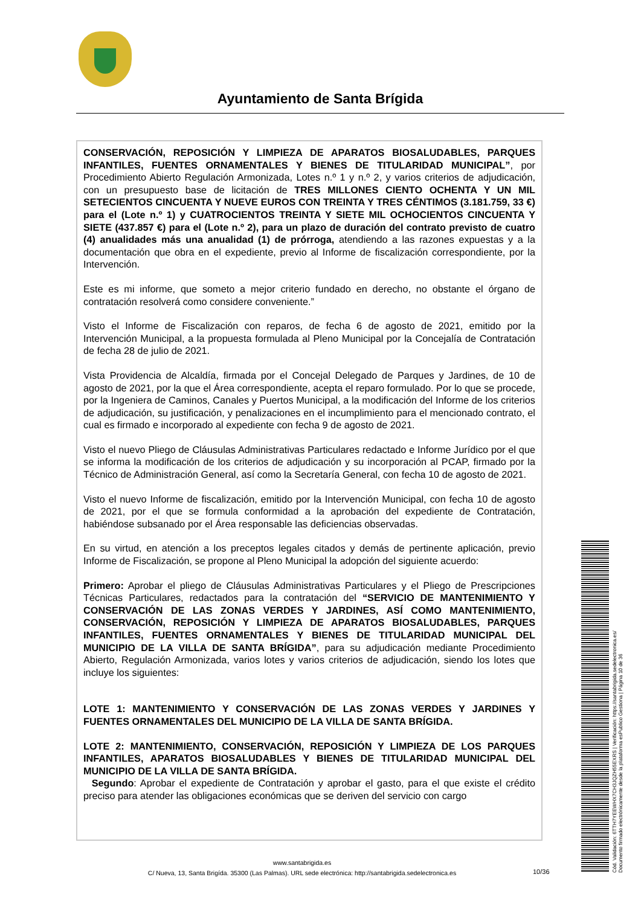Ayuntamiento de Santa Brígida
CONSERVACIÓN, REPOSICIÓN Y LIMPIEZA DE APARATOS BIOSALUDABLES, PARQUES INFANTILES, FUENTES ORNAMENTALES Y BIENES DE TITULARIDAD MUNICIPAL”, por Procedimiento Abierto Regulación Armonizada, Lotes n.º 1 y n.º 2, y varios criterios de adjudicación, con un presupuesto base de licitación de TRES MILLONES CIENTO OCHENTA Y UN MIL SETECIENTOS CINCUENTA Y NUEVE EUROS CON TREINTA Y TRES CÉNTIMOS (3.181.759, 33 €) para el (Lote n.º 1) y CUATROCIENTOS TREINTA Y SIETE MIL OCHOCIENTOS CINCUENTA Y SIETE (437.857 €) para el (Lote n.º 2), para un plazo de duración del contrato previsto de cuatro (4) anualidades más una anualidad (1) de prórroga, atendiendo a las razones expuestas y a la documentación que obra en el expediente, previo al Informe de fiscalización correspondiente, por la Intervención.
Este es mi informe, que someto a mejor criterio fundado en derecho, no obstante el órgano de contratación resolverá como considere conveniente.”
Visto el Informe de Fiscalización con reparos, de fecha 6 de agosto de 2021, emitido por la Intervención Municipal, a la propuesta formulada al Pleno Municipal por la Concejalía de Contratación de fecha 28 de julio de 2021.
Vista Providencia de Alcaldía, firmada por el Concejal Delegado de Parques y Jardines, de 10 de agosto de 2021, por la que el Área correspondiente, acepta el reparo formulado. Por lo que se procede, por la Ingeniera de Caminos, Canales y Puertos Municipal, a la modificación del Informe de los criterios de adjudicación, su justificación, y penalizaciones en el incumplimiento para el mencionado contrato, el cual es firmado e incorporado al expediente con fecha 9 de agosto de 2021.
Visto el nuevo Pliego de Cláusulas Administrativas Particulares redactado e Informe Jurídico por el que se informa la modificación de los criterios de adjudicación y su incorporación al PCAP, firmado por la Técnico de Administración General, así como la Secretaría General, con fecha 10 de agosto de 2021.
Visto el nuevo Informe de fiscalización, emitido por la Intervención Municipal, con fecha 10 de agosto de 2021, por el que se formula conformidad a la aprobación del expediente de Contratación, habiéndose subsanado por el Área responsable las deficiencias observadas.
En su virtud, en atención a los preceptos legales citados y demás de pertinente aplicación, previo Informe de Fiscalización, se propone al Pleno Municipal la adopción del siguiente acuerdo:
Primero: Aprobar el pliego de Cláusulas Administrativas Particulares y el Pliego de Prescripciones Técnicas Particulares, redactados para la contratación del “SERVICIO DE MANTENIMIENTO Y CONSERVACIÓN DE LAS ZONAS VERDES Y JARDINES, ASÍ COMO MANTENIMIENTO, CONSERVACIÓN, REPOSICIÓN Y LIMPIEZA DE APARATOS BIOSALUDABLES, PARQUES INFANTILES, FUENTES ORNAMENTALES Y BIENES DE TITULARIDAD MUNICIPAL DEL MUNICIPIO DE LA VILLA DE SANTA BRÍGIDA”, para su adjudicación mediante Procedimiento Abierto, Regulación Armonizada, varios lotes y varios criterios de adjudicación, siendo los lotes que incluye los siguientes:
LOTE 1: MANTENIMIENTO Y CONSERVACIÓN DE LAS ZONAS VERDES Y JARDINES Y FUENTES ORNAMENTALES DEL MUNICIPIO DE LA VILLA DE SANTA BRÍGIDA.
LOTE 2: MANTENIMIENTO, CONSERVACIÓN, REPOSICIÓN Y LIMPIEZA DE LOS PARQUES INFANTILES, APARATOS BIOSALUDABLES Y BIENES DE TITULARIDAD MUNICIPAL DEL MUNICIPIO DE LA VILLA DE SANTA BRÍGIDA.
Segundo: Aprobar el expediente de Contratación y aprobar el gasto, para el que existe el crédito preciso para atender las obligaciones económicas que se deriven del servicio con cargo
www.santabrigida.es
C/ Nueva, 13, Santa Brigída. 35300 (Las Palmas). URL sede electrónica: http://santabrigida.sedelectronica.es
10/36
Cód. Validación: 6TTH7YEEWHX7CH3JQZH55EXRS | Verificación: https://santabrigida.sedelectronica.es/
Documento firmado electrónicamente desde la plataforma esPublico Gestiona | Página 10 de 36